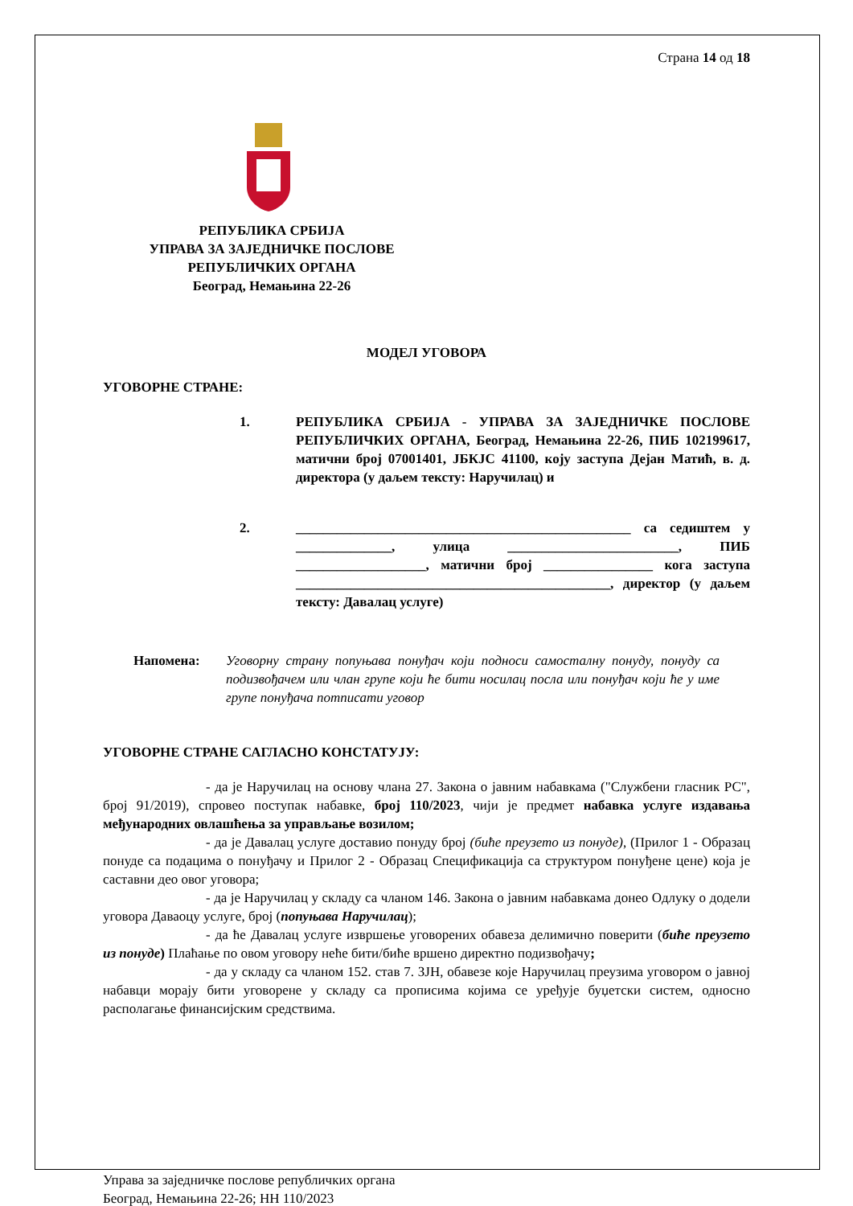Страна 14 од 18
РЕПУБЛИКА СРБИЈА
УПРАВА ЗА ЗАЈЕДНИЧКЕ ПОСЛОВЕ
РЕПУБЛИЧКИХ ОРГАНА
Београд, Немањина 22-26
МОДЕЛ УГОВОРА
УГОВОРНЕ СТРАНЕ:
1. РЕПУБЛИКА СРБИЈА - УПРАВА ЗА ЗАЈЕДНИЧКЕ ПОСЛОВЕ РЕПУБЛИЧКИХ ОРГАНА, Београд, Немањина 22-26, ПИБ 102199617, матични број 07001401, ЈБКЈС 41100, коју заступа Дејан Матић, в. д. директора (у даљем тексту: Наручилац) и
2. _________________________________________________ са седиштем у ______________, улица _________________________, ПИБ ___________________, матични број ________________ кога заступа ______________________________________________, директор (у даљем тексту: Давалац услуге)
Напомена: Уговорну страну попуњава понуђач који подноси самосталну понуду, понуду са подизвођачем или члан групе који ће бити носилац посла или понуђач који ће у име групе понуђача потписати уговор
УГОВОРНЕ СТРАНЕ САГЛАСНО КОНСТАТУЈУ:
- да је Наручилац на основу члана 27. Закона о јавним набавкама ("Службени гласник РС", број 91/2019), спровео поступак набавке, број 110/2023, чији је предмет набавка услуге издавања међународних овлашћења за управљање возилом;
- да је Давалац услуге доставио понуду број (биће преузето из понуде), (Прилог 1 - Образац понуде са подацима о понуђачу и Прилог 2 - Образац Спецификација са структуром понуђене цене) која је саставни део овог уговора;
- да је Наручилац у складу са чланом 146. Закона о јавним набавкама донео Одлуку о додели уговора Даваоцу услуге, број (попуњава Наручилац);
- да ће Давалац услуге извршење уговорених обавеза делимично поверити (биће преузето из понуде) Плаћање по овом уговору неће бити/биће вршено директно подизвођачу;
- да у складу са чланом 152. став 7. ЗЈН, обавезе које Наручилац преузима уговором о јавној набавци морају бити уговорене у складу са прописима којима се уређује буџетски систем, односно располагање финансијским средствима.
Управа за заједничке послове републичких органа
Београд, Немањина 22-26; НН 110/2023